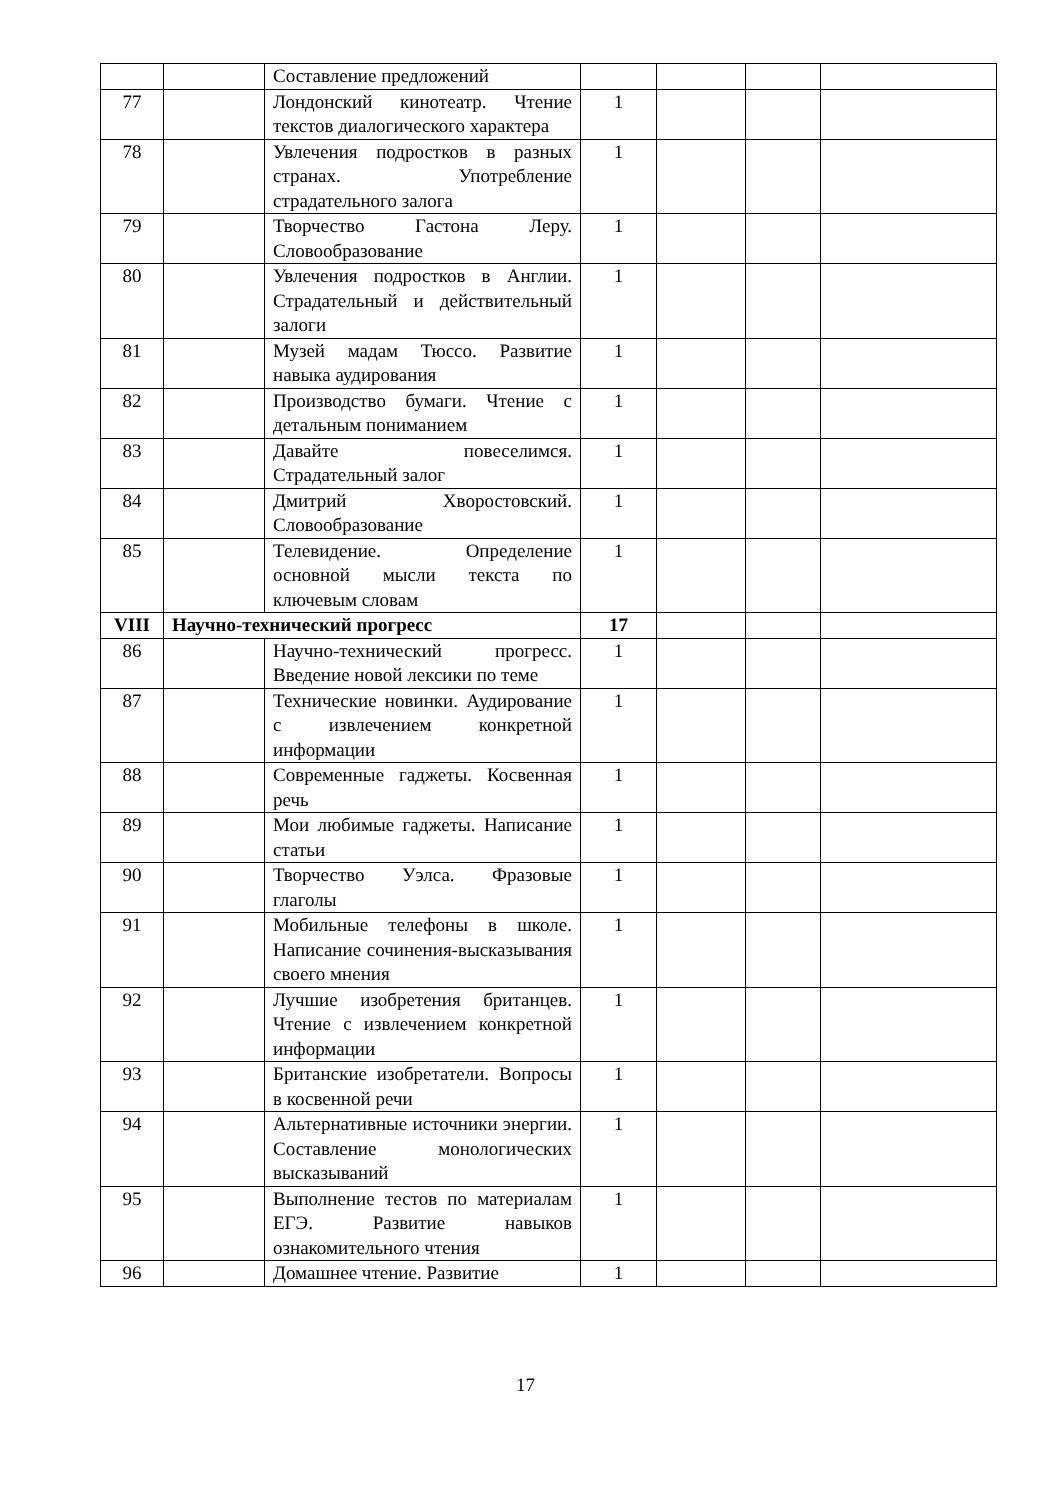| | | Составление предложений | | | | |
| 77 | | Лондонский кинотеатр. Чтение текстов диалогического характера | 1 | | | |
| 78 | | Увлечения подростков в разных странах. Употребление страдательного залога | 1 | | | |
| 79 | | Творчество Гастона Леру. Словообразование | 1 | | | |
| 80 | | Увлечения подростков в Англии. Страдательный и действительный залоги | 1 | | | |
| 81 | | Музей мадам Тюссо. Развитие навыка аудирования | 1 | | | |
| 82 | | Производство бумаги. Чтение с детальным пониманием | 1 | | | |
| 83 | | Давайте повеселимся. Страдательный залог | 1 | | | |
| 84 | | Дмитрий Хворостовский. Словообразование | 1 | | | |
| 85 | | Телевидение. Определение основной мысли текста по ключевым словам | 1 | | | |
| VIII | Научно-технический прогресс | | 17 | | | |
| 86 | | Научно-технический прогресс. Введение новой лексики по теме | 1 | | | |
| 87 | | Технические новинки. Аудирование с извлечением конкретной информации | 1 | | | |
| 88 | | Современные гаджеты. Косвенная речь | 1 | | | |
| 89 | | Мои любимые гаджеты. Написание статьи | 1 | | | |
| 90 | | Творчество Уэлса. Фразовые глаголы | 1 | | | |
| 91 | | Мобильные телефоны в школе. Написание сочинения-высказывания своего мнения | 1 | | | |
| 92 | | Лучшие изобретения британцев. Чтение с извлечением конкретной информации | 1 | | | |
| 93 | | Британские изобретатели. Вопросы в косвенной речи | 1 | | | |
| 94 | | Альтернативные источники энергии. Составление монологических высказываний | 1 | | | |
| 95 | | Выполнение тестов по материалам ЕГЭ. Развитие навыков ознакомительного чтения | 1 | | | |
| 96 | | Домашнее чтение. Развитие | 1 | | | |
17